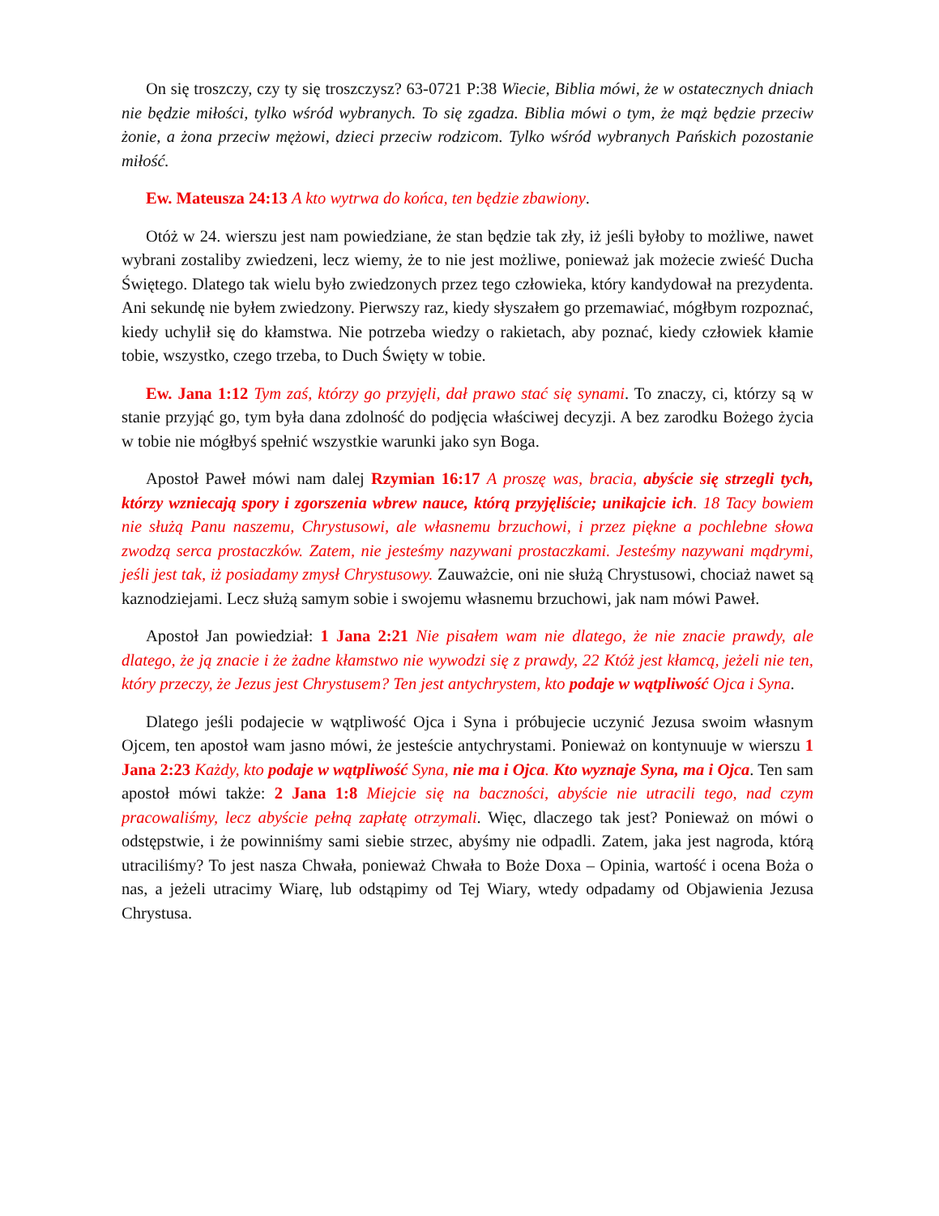On się troszczy, czy ty się troszczysz? 63-0721 P:38 Wiecie, Biblia mówi, że w ostatecznych dniach nie będzie miłości, tylko wśród wybranych. To się zgadza. Biblia mówi o tym, że mąż będzie przeciw żonie, a żona przeciw mężowi, dzieci przeciw rodzicom. Tylko wśród wybranych Pańskich pozostanie miłość.
Ew. Mateusza 24:13 A kto wytrwa do końca, ten będzie zbawiony.
Otóż w 24. wierszu jest nam powiedziane, że stan będzie tak zły, iż jeśli byłoby to możliwe, nawet wybrani zostaliby zwiedzeni, lecz wiemy, że to nie jest możliwe, ponieważ jak możecie zwieść Ducha Świętego. Dlatego tak wielu było zwiedzonych przez tego człowieka, który kandydował na prezydenta. Ani sekundę nie byłem zwiedzony. Pierwszy raz, kiedy słyszałem go przemawiać, mógłbym rozpoznać, kiedy uchylił się do kłamstwa. Nie potrzeba wiedzy o rakietach, aby poznać, kiedy człowiek kłamie tobie, wszystko, czego trzeba, to Duch Święty w tobie.
Ew. Jana 1:12 Tym zaś, którzy go przyjęli, dał prawo stać się synami. To znaczy, ci, którzy są w stanie przyjąć go, tym była dana zdolność do podjęcia właściwej decyzji. A bez zarodku Bożego życia w tobie nie mógłbyś spełnić wszystkie warunki jako syn Boga.
Apostoł Paweł mówi nam dalej Rzymian 16:17 A proszę was, bracia, abyście się strzegli tych, którzy wzniecają spory i zgorszenia wbrew nauce, którą przyjęliście; unikajcie ich. 18 Tacy bowiem nie służą Panu naszemu, Chrystusowi, ale własnemu brzuchowi, i przez piękne a pochlebne słowa zwodzą serca prostaczków. Zatem, nie jesteśmy nazywani prostaczkami. Jesteśmy nazywani mądrymi, jeśli jest tak, iż posiadamy zmysł Chrystusowy. Zauważcie, oni nie służą Chrystusowi, chociaż nawet są kaznodziejami. Lecz służą samym sobie i swojemu własnemu brzuchowi, jak nam mówi Paweł.
Apostoł Jan powiedział: 1 Jana 2:21 Nie pisałem wam nie dlatego, że nie znacie prawdy, ale dlatego, że ją znacie i że żadne kłamstwo nie wywodzi się z prawdy, 22 Któż jest kłamcą, jeżeli nie ten, który przeczy, że Jezus jest Chrystusem? Ten jest antychrystem, kto podaje w wątpliwość Ojca i Syna.
Dlatego jeśli podajecie w wątpliwość Ojca i Syna i próbujecie uczynić Jezusa swoim własnym Ojcem, ten apostoł wam jasno mówi, że jesteście antychrystami. Ponieważ on kontynuuje w wierszu 1 Jana 2:23 Każdy, kto podaje w wątpliwość Syna, nie ma i Ojca. Kto wyznaje Syna, ma i Ojca. Ten sam apostoł mówi także: 2 Jana 1:8 Miejcie się na baczności, abyście nie utracili tego, nad czym pracowaliśmy, lecz abyście pełną zapłatę otrzymali. Więc, dlaczego tak jest? Ponieważ on mówi o odstępstwie, i że powinniśmy sami siebie strzec, abyśmy nie odpadli. Zatem, jaka jest nagroda, którą utraciliśmy? To jest nasza Chwała, ponieważ Chwała to Boże Doxa – Opinia, wartość i ocena Boża o nas, a jeżeli utracimy Wiarę, lub odstąpimy od Tej Wiary, wtedy odpadamy od Objawienia Jezusa Chrystusa.